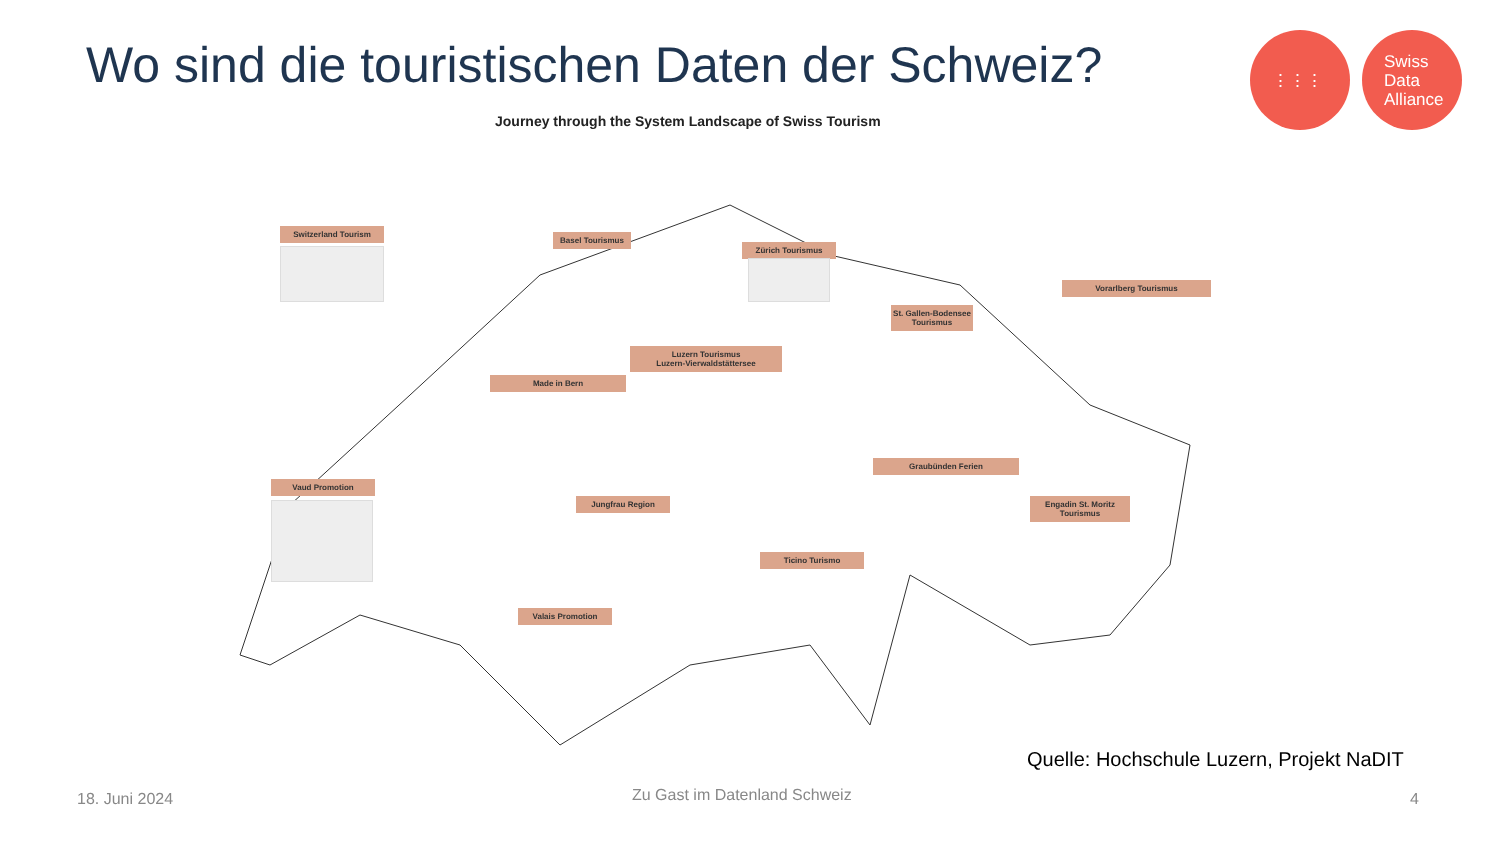Wo sind die touristischen Daten der Schweiz?
⋮⋮⋮ Swiss
Data
Alliance
Journey through the System Landscape of Swiss Tourism
Switzerland Tourism
Basel Tourismus
Zürich Tourismus
Vorarlberg Tourismus
St. Gallen-Bodensee Tourismus
Luzern Tourismus
Luzern-Vierwaldstättersee
Made in Bern
Graubünden Ferien
Vaud Promotion
Jungfrau Region
Engadin St. Moritz Tourismus
Ticino Turismo
Valais Promotion
Quelle: Hochschule Luzern, Projekt NaDIT
18. Juni 2024 Zu Gast im Datenland Schweiz 4